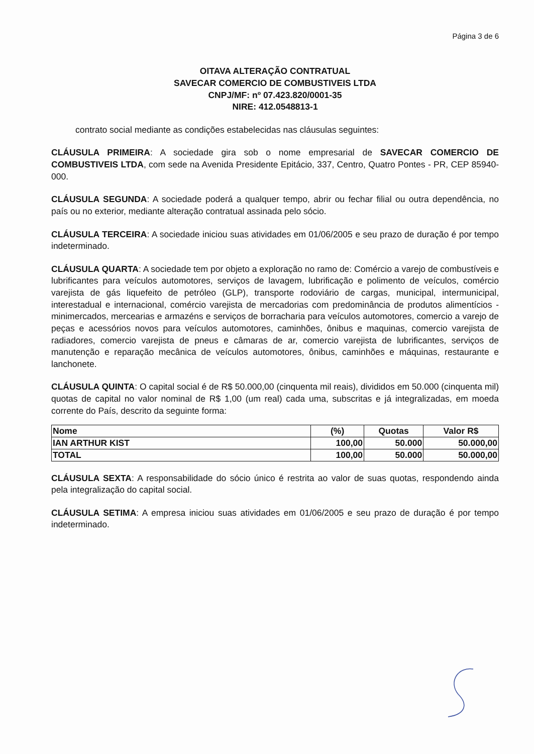Página 3 de 6
OITAVA ALTERAÇÃO CONTRATUAL
SAVECAR COMERCIO DE COMBUSTIVEIS LTDA
CNPJ/MF: nº 07.423.820/0001-35
NIRE: 412.0548813-1
contrato social mediante as condições estabelecidas nas cláusulas seguintes:
CLÁUSULA PRIMEIRA: A sociedade gira sob o nome empresarial de SAVECAR COMERCIO DE COMBUSTIVEIS LTDA, com sede na Avenida Presidente Epitácio, 337, Centro, Quatro Pontes - PR, CEP 85940-000.
CLÁUSULA SEGUNDA: A sociedade poderá a qualquer tempo, abrir ou fechar filial ou outra dependência, no país ou no exterior, mediante alteração contratual assinada pelo sócio.
CLÁUSULA TERCEIRA: A sociedade iniciou suas atividades em 01/06/2005 e seu prazo de duração é por tempo indeterminado.
CLÁUSULA QUARTA: A sociedade tem por objeto a exploração no ramo de: Comércio a varejo de combustíveis e lubrificantes para veículos automotores, serviços de lavagem, lubrificação e polimento de veículos, comércio varejista de gás liquefeito de petróleo (GLP), transporte rodoviário de cargas, municipal, intermunicipal, interestadual e internacional, comércio varejista de mercadorias com predominância de produtos alimentícios - minimercados, mercearias e armazéns e serviços de borracharia para veículos automotores, comercio a varejo de peças e acessórios novos para veículos automotores, caminhões, ônibus e maquinas, comercio varejista de radiadores, comercio varejista de pneus e câmaras de ar, comercio varejista de lubrificantes, serviços de manutenção e reparação mecânica de veículos automotores, ônibus, caminhões e máquinas, restaurante e lanchonete.
CLÁUSULA QUINTA: O capital social é de R$ 50.000,00 (cinquenta mil reais), divididos em 50.000 (cinquenta mil) quotas de capital no valor nominal de R$ 1,00 (um real) cada uma, subscritas e já integralizadas, em moeda corrente do País, descrito da seguinte forma:
| Nome | (%) | Quotas | Valor R$ |
| --- | --- | --- | --- |
| IAN ARTHUR KIST | 100,00 | 50.000 | 50.000,00 |
| TOTAL | 100,00 | 50.000 | 50.000,00 |
CLÁUSULA SEXTA: A responsabilidade do sócio único é restrita ao valor de suas quotas, respondendo ainda pela integralização do capital social.
CLÁUSULA SETIMA: A empresa iniciou suas atividades em 01/06/2005 e seu prazo de duração é por tempo indeterminado.